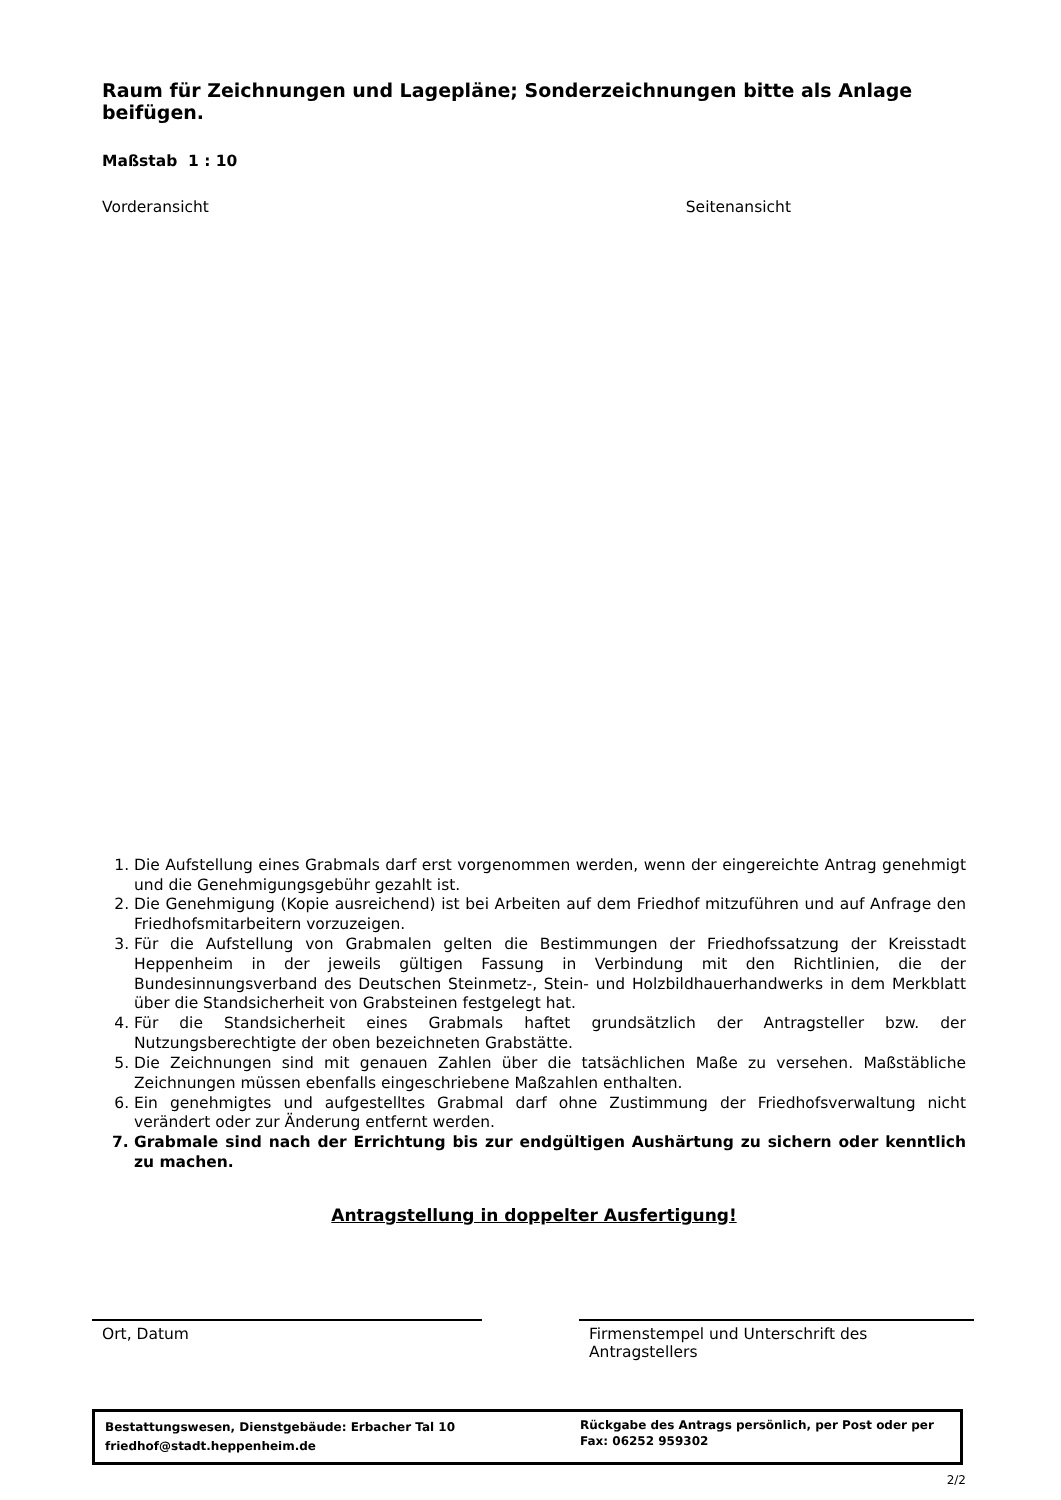Raum für Zeichnungen und Lagepläne; Sonderzeichnungen bitte als Anlage beifügen.
Maßstab 1 : 10
Vorderansicht Seitenansicht
1. Die Aufstellung eines Grabmals darf erst vorgenommen werden, wenn der eingereichte Antrag genehmigt und die Genehmigungsgebühr gezahlt ist.
2. Die Genehmigung (Kopie ausreichend) ist bei Arbeiten auf dem Friedhof mitzuführen und auf Anfrage den Friedhofsmitarbeitern vorzuzeigen.
3. Für die Aufstellung von Grabmalen gelten die Bestimmungen der Friedhofssatzung der Kreisstadt Heppenheim in der jeweils gültigen Fassung in Verbindung mit den Richtlinien, die der Bundesinnungsverband des Deutschen Steinmetz-, Stein- und Holzbildhauerhandwerks in dem Merkblatt über die Standsicherheit von Grabsteinen festgelegt hat.
4. Für die Standsicherheit eines Grabmals haftet grundsätzlich der Antragsteller bzw. der Nutzungsberechtigte der oben bezeichneten Grabstätte.
5. Die Zeichnungen sind mit genauen Zahlen über die tatsächlichen Maße zu versehen. Maßstäbliche Zeichnungen müssen ebenfalls eingeschriebene Maßzahlen enthalten.
6. Ein genehmigtes und aufgestelltes Grabmal darf ohne Zustimmung der Friedhofsverwaltung nicht verändert oder zur Änderung entfernt werden.
7. Grabmale sind nach der Errichtung bis zur endgültigen Aushärtung zu sichern oder kenntlich zu machen.
Antragstellung in doppelter Ausfertigung!
Ort, Datum Firmenstempel und Unterschrift des Antragstellers
Bestattungswesen, Dienstgebäude: Erbacher Tal 10
friedhof@stadt.heppenheim.de
Rückgabe des Antrags persönlich, per Post oder per Fax: 06252 959302
2/2